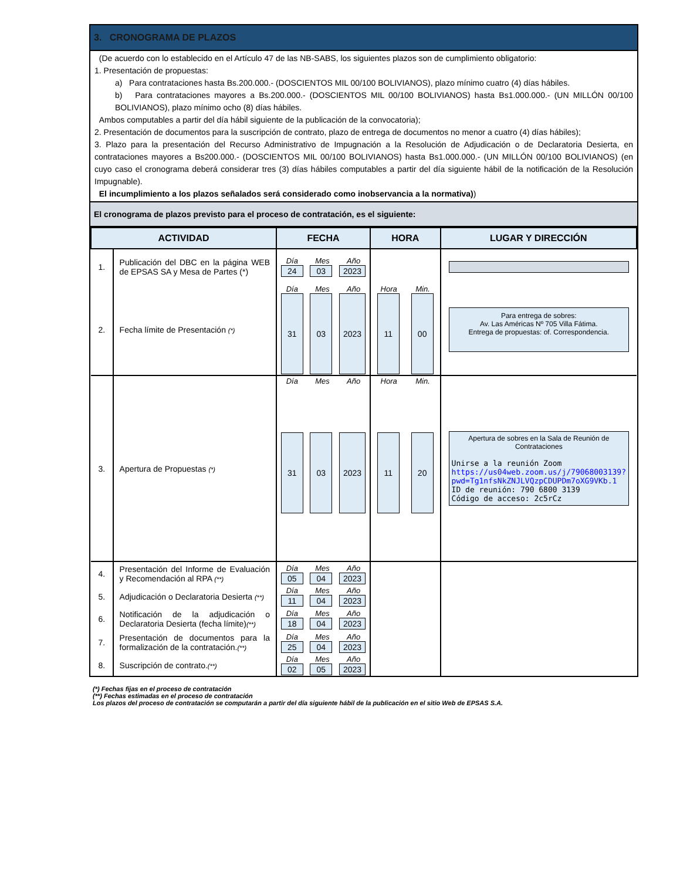3. CRONOGRAMA DE PLAZOS
(De acuerdo con lo establecido en el Artículo 47 de las NB-SABS, los siguientes plazos son de cumplimiento obligatorio:
1. Presentación de propuestas:
a) Para contrataciones hasta Bs.200.000.- (DOSCIENTOS MIL 00/100 BOLIVIANOS), plazo mínimo cuatro (4) días hábiles.
b) Para contrataciones mayores a Bs.200.000.- (DOSCIENTOS MIL 00/100 BOLIVIANOS) hasta Bs1.000.000.- (UN MILLÓN 00/100 BOLIVIANOS), plazo mínimo ocho (8) días hábiles.
Ambos computables a partir del día hábil siguiente de la publicación de la convocatoria);
2. Presentación de documentos para la suscripción de contrato, plazo de entrega de documentos no menor a cuatro (4) días hábiles);
3. Plazo para la presentación del Recurso Administrativo de Impugnación a la Resolución de Adjudicación o de Declaratoria Desierta, en contrataciones mayores a Bs200.000.- (DOSCIENTOS MIL 00/100 BOLIVIANOS) hasta Bs1.000.000.- (UN MILLÓN 00/100 BOLIVIANOS) (en cuyo caso el cronograma deberá considerar tres (3) días hábiles computables a partir del día siguiente hábil de la notificación de la Resolución Impugnable).
El incumplimiento a los plazos señalados será considerado como inobservancia a la normativa))
El cronograma de plazos previsto para el proceso de contratación, es el siguiente:
| ACTIVIDAD | | FECHA | HORA | LUGAR Y DIRECCIÓN |
| --- | --- | --- | --- | --- |
| 1. | Publicación del DBC en la página WEB de EPSAS SA y Mesa de Partes (*) | Día Mes Año 24 03 2023 | | |
| 2. | Fecha límite de Presentación (*) | Día Mes Año 31 03 2023 | Hora Min. 11 00 | Para entrega de sobres: Av. Las Américas Nº 705 Villa Fátima. Entrega de propuestas: of. Correspondencia. |
| 3. | Apertura de Propuestas (*) | Día Mes Año 31 03 2023 | Hora Min. 11 20 | Apertura de sobres en la Sala de Reunión de Contrataciones Unirse a la reunión Zoom https://us04web.zoom.us/j/79068003139?pwd=Tg1nfsNkZNJLVQzpCDUPDm7oXG9VKb.1 ID de reunión: 790 6800 3139 Código de acceso: 2c5rCz |
| 4. | Presentación del Informe de Evaluación y Recomendación al RPA (**) | Día Mes Año 05 04 2023 | | |
| 5. | Adjudicación o Declaratoria Desierta (**) | Día Mes Año 11 04 2023 | | |
| 6. | Notificación de la adjudicación o Declaratoria Desierta (fecha límite) (**) | Día Mes Año 18 04 2023 | | |
| 7. | Presentación de documentos para la formalización de la contratación. (**) | Día Mes Año 25 04 2023 | | |
| 8. | Suscripción de contrato. (**) | Día Mes Año 02 05 2023 | | |
(*) Fechas fijas en el proceso de contratación
(**) Fechas estimadas en el proceso de contratación
Los plazos del proceso de contratación se computarán a partir del día siguiente hábil de la publicación en el sitio Web de EPSAS S.A.